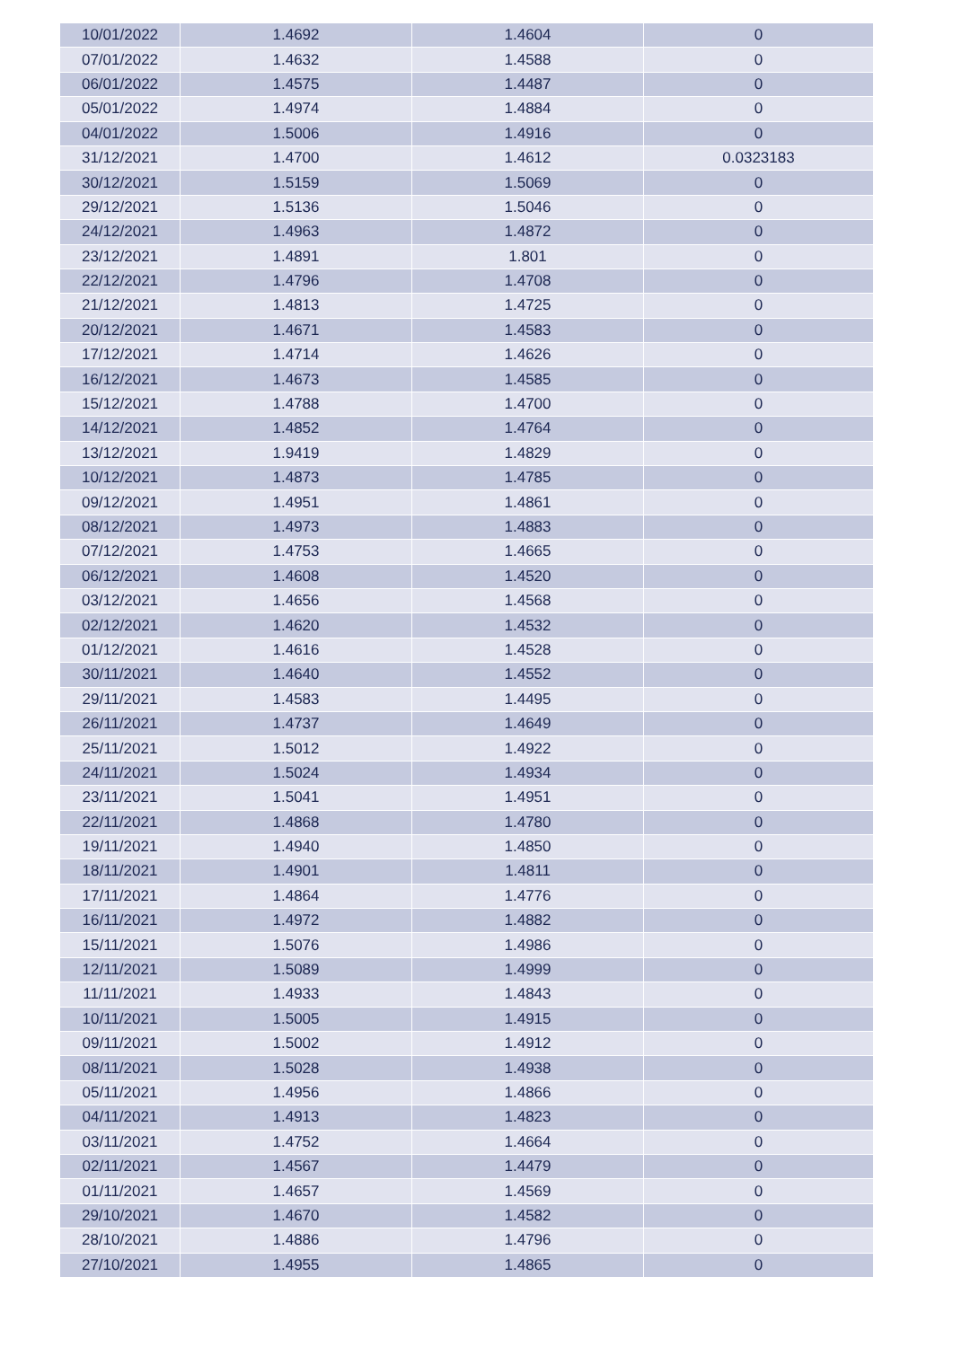| 10/01/2022 | 1.4692 | 1.4604 | 0 |
| 07/01/2022 | 1.4632 | 1.4588 | 0 |
| 06/01/2022 | 1.4575 | 1.4487 | 0 |
| 05/01/2022 | 1.4974 | 1.4884 | 0 |
| 04/01/2022 | 1.5006 | 1.4916 | 0 |
| 31/12/2021 | 1.4700 | 1.4612 | 0.0323183 |
| 30/12/2021 | 1.5159 | 1.5069 | 0 |
| 29/12/2021 | 1.5136 | 1.5046 | 0 |
| 24/12/2021 | 1.4963 | 1.4872 | 0 |
| 23/12/2021 | 1.4891 | 1.801 | 0 |
| 22/12/2021 | 1.4796 | 1.4708 | 0 |
| 21/12/2021 | 1.4813 | 1.4725 | 0 |
| 20/12/2021 | 1.4671 | 1.4583 | 0 |
| 17/12/2021 | 1.4714 | 1.4626 | 0 |
| 16/12/2021 | 1.4673 | 1.4585 | 0 |
| 15/12/2021 | 1.4788 | 1.4700 | 0 |
| 14/12/2021 | 1.4852 | 1.4764 | 0 |
| 13/12/2021 | 1.9419 | 1.4829 | 0 |
| 10/12/2021 | 1.4873 | 1.4785 | 0 |
| 09/12/2021 | 1.4951 | 1.4861 | 0 |
| 08/12/2021 | 1.4973 | 1.4883 | 0 |
| 07/12/2021 | 1.4753 | 1.4665 | 0 |
| 06/12/2021 | 1.4608 | 1.4520 | 0 |
| 03/12/2021 | 1.4656 | 1.4568 | 0 |
| 02/12/2021 | 1.4620 | 1.4532 | 0 |
| 01/12/2021 | 1.4616 | 1.4528 | 0 |
| 30/11/2021 | 1.4640 | 1.4552 | 0 |
| 29/11/2021 | 1.4583 | 1.4495 | 0 |
| 26/11/2021 | 1.4737 | 1.4649 | 0 |
| 25/11/2021 | 1.5012 | 1.4922 | 0 |
| 24/11/2021 | 1.5024 | 1.4934 | 0 |
| 23/11/2021 | 1.5041 | 1.4951 | 0 |
| 22/11/2021 | 1.4868 | 1.4780 | 0 |
| 19/11/2021 | 1.4940 | 1.4850 | 0 |
| 18/11/2021 | 1.4901 | 1.4811 | 0 |
| 17/11/2021 | 1.4864 | 1.4776 | 0 |
| 16/11/2021 | 1.4972 | 1.4882 | 0 |
| 15/11/2021 | 1.5076 | 1.4986 | 0 |
| 12/11/2021 | 1.5089 | 1.4999 | 0 |
| 11/11/2021 | 1.4933 | 1.4843 | 0 |
| 10/11/2021 | 1.5005 | 1.4915 | 0 |
| 09/11/2021 | 1.5002 | 1.4912 | 0 |
| 08/11/2021 | 1.5028 | 1.4938 | 0 |
| 05/11/2021 | 1.4956 | 1.4866 | 0 |
| 04/11/2021 | 1.4913 | 1.4823 | 0 |
| 03/11/2021 | 1.4752 | 1.4664 | 0 |
| 02/11/2021 | 1.4567 | 1.4479 | 0 |
| 01/11/2021 | 1.4657 | 1.4569 | 0 |
| 29/10/2021 | 1.4670 | 1.4582 | 0 |
| 28/10/2021 | 1.4886 | 1.4796 | 0 |
| 27/10/2021 | 1.4955 | 1.4865 | 0 |